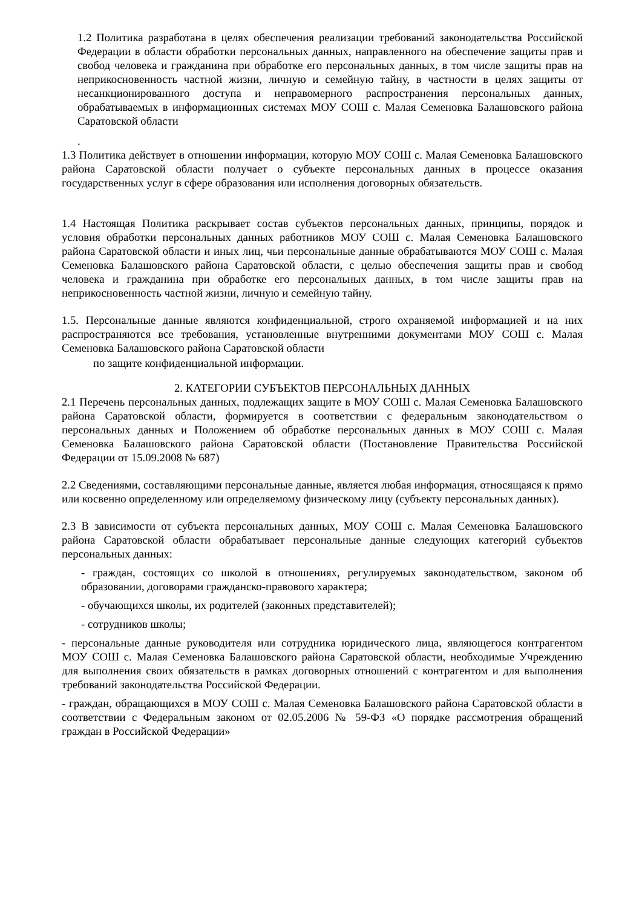1.2 Политика разработана в целях обеспечения реализации требований законодательства Российской Федерации в области обработки персональных данных, направленного на обеспечение защиты прав и свобод человека и гражданина при обработке его персональных данных, в том числе защиты прав на неприкосновенность частной жизни, личную и семейную тайну, в частности в целях защиты от несанкционированного доступа и неправомерного распространения персональных данных, обрабатываемых в информационных системах МОУ СОШ с. Малая Семеновка Балашовского района Саратовской области
.
1.3 Политика действует в отношении информации, которую МОУ СОШ с. Малая Семеновка Балашовского района Саратовской области получает о субъекте персональных данных в процессе оказания государственных услуг в сфере образования или исполнения договорных обязательств.
1.4 Настоящая Политика раскрывает состав субъектов персональных данных, принципы, порядок и условия обработки персональных данных работников МОУ СОШ с. Малая Семеновка Балашовского района Саратовской области и иных лиц, чьи персональные данные обрабатываются МОУ СОШ с. Малая Семеновка Балашовского района Саратовской области, с целью обеспечения защиты прав и свобод человека и гражданина при обработке его персональных данных, в том числе защиты прав на неприкосновенность частной жизни, личную и семейную тайну.
1.5. Персональные данные являются конфиденциальной, строго охраняемой информацией и на них распространяются все требования, установленные внутренними документами МОУ СОШ с. Малая Семеновка Балашовского района Саратовской области
по защите конфиденциальной информации.
2. КАТЕГОРИИ СУБЪЕКТОВ ПЕРСОНАЛЬНЫХ ДАННЫХ
2.1 Перечень персональных данных, подлежащих защите в МОУ СОШ с. Малая Семеновка Балашовского района Саратовской области, формируется в соответствии с федеральным законодательством о персональных данных и Положением об обработке персональных данных в МОУ СОШ с. Малая Семеновка Балашовского района Саратовской области (Постановление Правительства Российской Федерации от 15.09.2008 № 687)
2.2 Сведениями, составляющими персональные данные, является любая информация, относящаяся к прямо или косвенно определенному или определяемому физическому лицу (субъекту персональных данных).
2.3 В зависимости от субъекта персональных данных, МОУ СОШ с. Малая Семеновка Балашовского района Саратовской области обрабатывает персональные данные следующих категорий субъектов персональных данных:
- граждан, состоящих со школой в отношениях, регулируемых законодательством, законом об образовании, договорами гражданско-правового характера;
- обучающихся школы, их родителей (законных представителей);
- сотрудников школы;
- персональные данные руководителя или сотрудника юридического лица, являющегося контрагентом МОУ СОШ с. Малая Семеновка Балашовского района Саратовской области, необходимые Учреждению для выполнения своих обязательств в рамках договорных отношений с контрагентом и для выполнения требований законодательства Российской Федерации.
- граждан, обращающихся в МОУ СОШ с. Малая Семеновка Балашовского района Саратовской области в соответствии с Федеральным законом от 02.05.2006 № 59-ФЗ «О порядке рассмотрения обращений граждан в Российской Федерации»